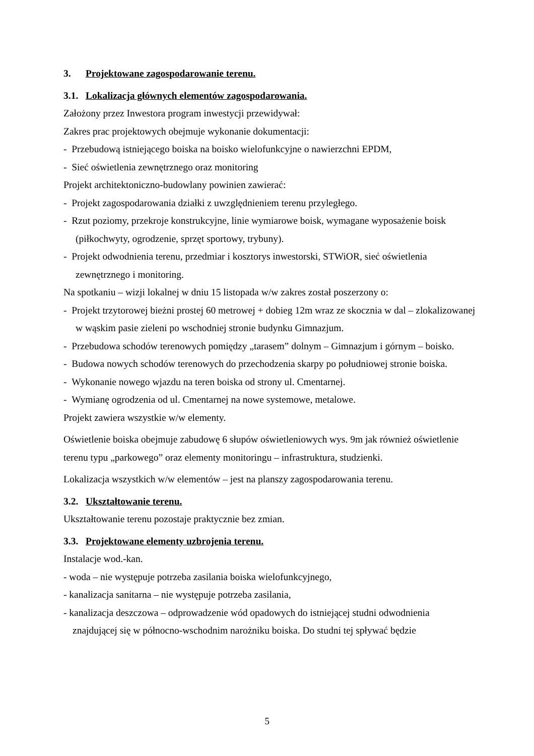3. Projektowane zagospodarowanie terenu.
3.1. Lokalizacja głównych elementów zagospodarowania.
Założony przez Inwestora program inwestycji przewidywał:
Zakres prac projektowych obejmuje wykonanie dokumentacji:
- Przebudową istniejącego boiska na boisko wielofunkcyjne o nawierzchni EPDM,
- Sieć oświetlenia zewnętrznego oraz monitoring
Projekt architektoniczno-budowlany powinien zawierać:
- Projekt zagospodarowania działki z uwzględnieniem terenu przyległego.
- Rzut poziomy, przekroje konstrukcyjne, linie wymiarowe boisk, wymagane wyposażenie boisk (piłkochwyty, ogrodzenie, sprzęt sportowy, trybuny).
- Projekt odwodnienia terenu, przedmiar i kosztorys inwestorski, STWiOR, sieć oświetlenia zewnętrznego i monitoring.
Na spotkaniu – wizji lokalnej w dniu 15 listopada w/w zakres został poszerzony o:
- Projekt trzytorowej bieżni prostej 60 metrowej + dobieg 12m wraz ze skocznia w dal – zlokalizowanej w wąskim pasie zieleni po wschodniej stronie budynku Gimnazjum.
- Przebudowa schodów terenowych pomiędzy „tarasem” dolnym – Gimnazjum i górnym – boisko.
- Budowa nowych schodów terenowych do przechodzenia skarpy po południowej stronie boiska.
- Wykonanie nowego wjazdu na teren boiska od strony ul. Cmentarnej.
- Wymianę ogrodzenia od ul. Cmentarnej na nowe systemowe, metalowe.
Projekt zawiera wszystkie w/w elementy.
Oświetlenie boiska obejmuje zabudowę 6 słupów oświetleniowych wys. 9m jak również oświetlenie terenu typu „parkowego” oraz elementy monitoringu – infrastruktura, studzienki.
Lokalizacja wszystkich w/w elementów – jest na planszy zagospodarowania terenu.
3.2. Ukształtowanie terenu.
Ukształtowanie terenu pozostaje praktycznie bez zmian.
3.3. Projektowane elementy uzbrojenia terenu.
Instalacje wod.-kan.
- woda – nie występuje potrzeba zasilania boiska wielofunkcyjnego,
- kanalizacja sanitarna – nie występuje potrzeba zasilania,
- kanalizacja deszczowa – odprowadzenie wód opadowych do istniejącej studni odwodnienia znajdującej się w północno-wschodnim narożniku boiska. Do studni tej spływać będzie
5